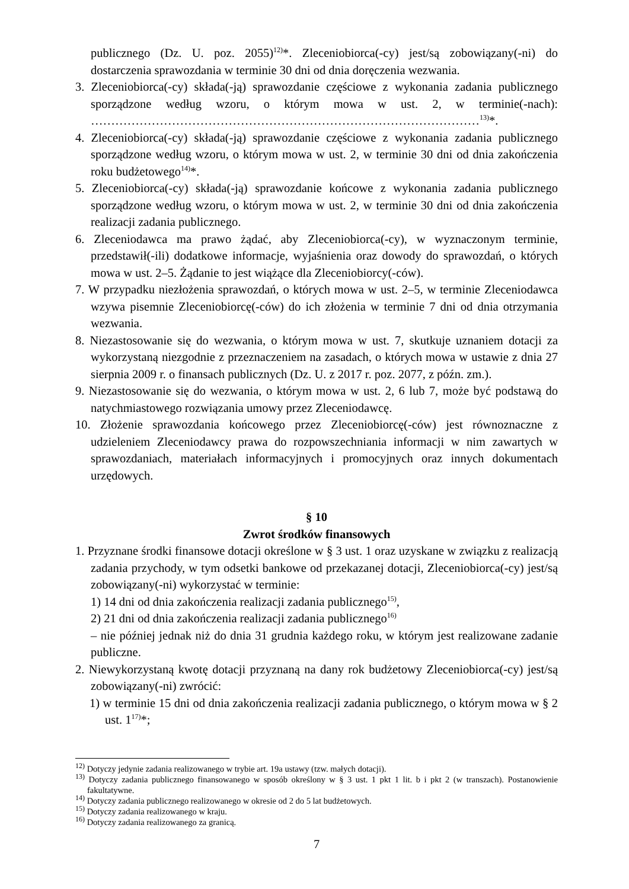publicznego (Dz. U. poz. 2055)<sup>12)</sup>*. Zleceniobiorca(-cy) jest/są zobowiązany(-ni) do dostarczenia sprawozdania w terminie 30 dni od dnia doręczenia wezwania.
3. Zleceniobiorca(-cy) składa(-ją) sprawozdanie częściowe z wykonania zadania publicznego sporządzone według wzoru, o którym mowa w ust. 2, w terminie(-nach): ……………………………………………………………………………………<sup>13)</sup>*.
4. Zleceniobiorca(-cy) składa(-ją) sprawozdanie częściowe z wykonania zadania publicznego sporządzone według wzoru, o którym mowa w ust. 2, w terminie 30 dni od dnia zakończenia roku budżetowego<sup>14)</sup>*.
5. Zleceniobiorca(-cy) składa(-ją) sprawozdanie końcowe z wykonania zadania publicznego sporządzone według wzoru, o którym mowa w ust. 2, w terminie 30 dni od dnia zakończenia realizacji zadania publicznego.
6. Zleceniodawca ma prawo żądać, aby Zleceniobiorca(-cy), w wyznaczonym terminie, przedstawił(-ili) dodatkowe informacje, wyjaśnienia oraz dowody do sprawozdań, o których mowa w ust. 2–5. Żądanie to jest wiążące dla Zleceniobiorcy(-ców).
7. W przypadku niezłożenia sprawozdań, o których mowa w ust. 2–5, w terminie Zleceniodawca wzywa pisemnie Zleceniobiorcę(-ców) do ich złożenia w terminie 7 dni od dnia otrzymania wezwania.
8. Niezastosowanie się do wezwania, o którym mowa w ust. 7, skutkuje uznaniem dotacji za wykorzystaną niezgodnie z przeznaczeniem na zasadach, o których mowa w ustawie z dnia 27 sierpnia 2009 r. o finansach publicznych (Dz. U. z 2017 r. poz. 2077, z późn. zm.).
9. Niezastosowanie się do wezwania, o którym mowa w ust. 2, 6 lub 7, może być podstawą do natychmiastowego rozwiązania umowy przez Zleceniodawcę.
10. Złożenie sprawozdania końcowego przez Zleceniobiorcę(-ców) jest równoznaczne z udzieleniem Zleceniodawcy prawa do rozpowszechniania informacji w nim zawartych w sprawozdaniach, materiałach informacyjnych i promocyjnych oraz innych dokumentach urzędowych.
§ 10
Zwrot środków finansowych
1. Przyznane środki finansowe dotacji określone w § 3 ust. 1 oraz uzyskane w związku z realizacją zadania przychody, w tym odsetki bankowe od przekazanej dotacji, Zleceniobiorca(-cy) jest/są zobowiązany(-ni) wykorzystać w terminie:
1) 14 dni od dnia zakończenia realizacji zadania publicznego<sup>15)</sup>,
2) 21 dni od dnia zakończenia realizacji zadania publicznego<sup>16)</sup>
– nie później jednak niż do dnia 31 grudnia każdego roku, w którym jest realizowane zadanie publiczne.
2. Niewykorzystaną kwotę dotacji przyznaną na dany rok budżetowy Zleceniobiorca(-cy) jest/są zobowiązany(-ni) zwrócić:
1) w terminie 15 dni od dnia zakończenia realizacji zadania publicznego, o którym mowa w § 2 ust. 1<sup>17)</sup>*;
<sup>12)</sup> Dotyczy jedynie zadania realizowanego w trybie art. 19a ustawy (tzw. małych dotacji).
<sup>13)</sup> Dotyczy zadania publicznego finansowanego w sposób określony w § 3 ust. 1 pkt 1 lit. b i pkt 2 (w transzach). Postanowienie fakultatywne.
<sup>14)</sup> Dotyczy zadania publicznego realizowanego w okresie od 2 do 5 lat budżetowych.
<sup>15)</sup> Dotyczy zadania realizowanego w kraju.
<sup>16)</sup> Dotyczy zadania realizowanego za granicą.
7